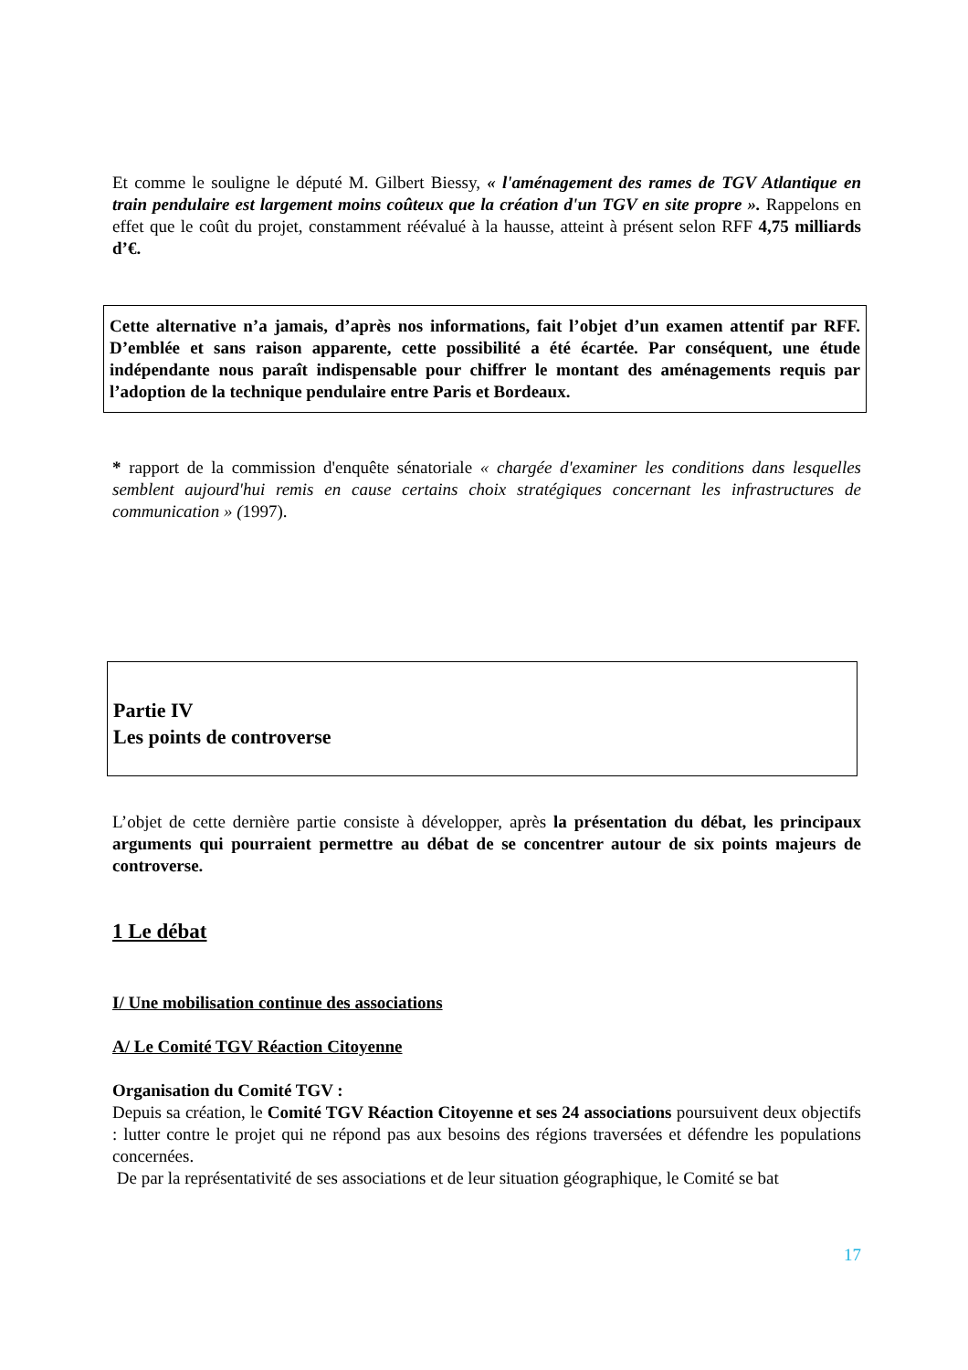Et comme le souligne le député M. Gilbert Biessy, « l'aménagement des rames de TGV Atlantique en train pendulaire est largement moins coûteux que la création d'un TGV en site propre ». Rappelons en effet que le coût du projet, constamment réévalué à la hausse, atteint à présent selon RFF 4,75 milliards d’€.
Cette alternative n’a jamais, d’après nos informations, fait l’objet d’un examen attentif par RFF. D’emblée et sans raison apparente, cette possibilité a été écartée. Par conséquent, une étude indépendante nous paraît indispensable pour chiffrer le montant des aménagements requis par l’adoption de la technique pendulaire entre Paris et Bordeaux.
* rapport de la commission d'enquête sénatoriale « chargée d'examiner les conditions dans lesquelles semblent aujourd'hui remis en cause certains choix stratégiques concernant les infrastructures de communication » (1997).
Partie IV
Les points de controverse
L’objet de cette dernière partie consiste à développer, après la présentation du débat, les principaux arguments qui pourraient permettre au débat de se concentrer autour de six points majeurs de controverse.
1 Le débat
I/ Une mobilisation continue des associations
A/ Le Comité TGV Réaction Citoyenne
Organisation du Comité TGV :
Depuis sa création, le Comité TGV Réaction Citoyenne et ses 24 associations poursuivent deux objectifs : lutter contre le projet qui ne répond pas aux besoins des régions traversées et défendre les populations concernées.
De par la représentativité de ses associations et de leur situation géographique, le Comité se bat
17